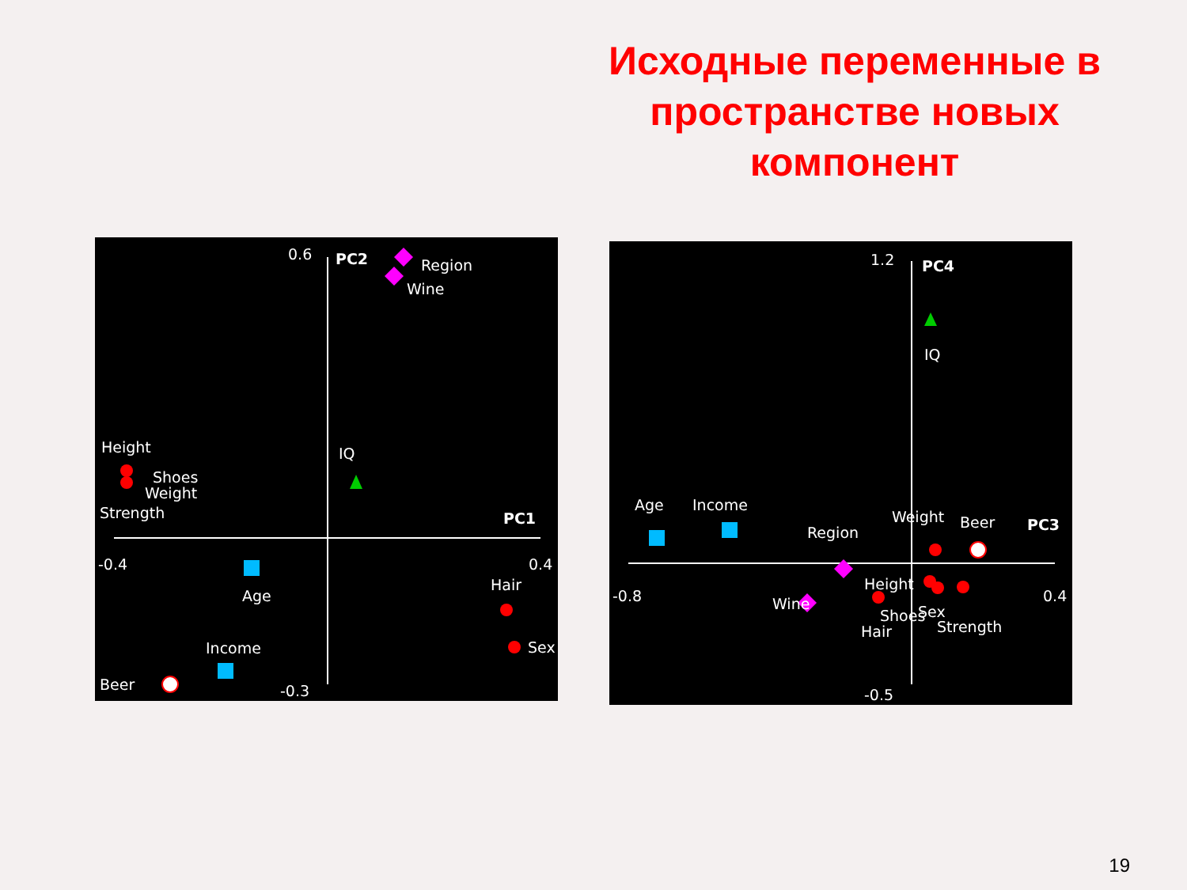Исходные переменные в пространстве новых компонент
0.6
PC2
Region
Wine
IQ
Height
Shoes
Weight
Strength
PC1
-0.4
0.4
Age
Hair
Sex
Income
-0.3
Beer
1.2
PC4
IQ
Age
Income
Region
Weight
Beer
PC3
-0.8
0.4
Height
Wine
Shoes
Sex
Hair
Strength
-0.5
19